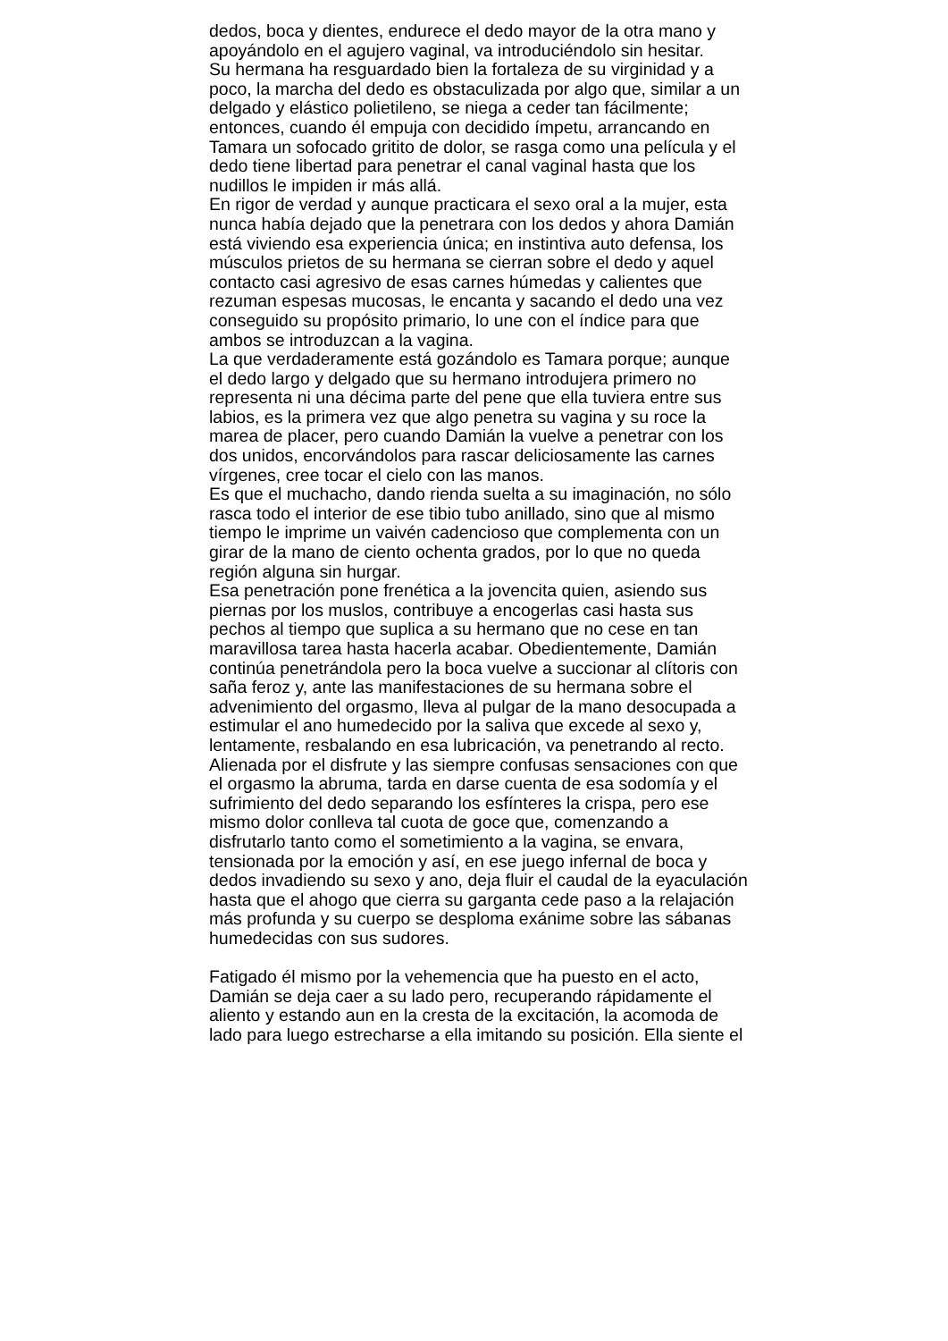dedos, boca y dientes, endurece el dedo mayor de la otra mano y
apoyándolo en el agujero vaginal, va introduciéndolo sin hesitar.
Su hermana ha resguardado bien la fortaleza de su virginidad y a
poco, la marcha del dedo es obstaculizada por algo que, similar a un
delgado y elástico polietileno, se niega a ceder tan fácilmente;
entonces, cuando él empuja con decidido ímpetu, arrancando en
Tamara un sofocado gritito de dolor, se rasga como una película y el
dedo tiene libertad para penetrar el canal vaginal hasta que los
nudillos le impiden ir más allá.
En rigor de verdad y aunque practicara el sexo oral a la mujer, esta
nunca había dejado que la penetrara con los dedos y ahora Damián
está viviendo esa experiencia única; en instintiva auto defensa, los
músculos prietos de su hermana se cierran sobre el dedo y aquel
contacto casi agresivo de esas carnes húmedas y calientes que
rezuman espesas mucosas, le encanta y sacando el dedo una vez
conseguido su propósito primario, lo une con el índice para que
ambos se introduzcan a la vagina.
La que verdaderamente está gozándolo es Tamara porque; aunque
el dedo largo y delgado que su hermano introdujera primero no
representa ni una décima parte del pene que ella tuviera entre sus
labios, es la primera vez que algo penetra su vagina y su roce la
marea de placer, pero cuando Damián la vuelve a penetrar con los
dos unidos, encorvándolos para rascar deliciosamente las carnes
vírgenes, cree tocar el cielo con las manos.
Es que el muchacho, dando rienda suelta a su imaginación, no sólo
rasca todo el interior de ese tibio tubo anillado, sino que al mismo
tiempo le imprime un vaivén cadencioso que complementa con un
girar de la mano de ciento ochenta grados, por lo que no queda
región alguna sin hurgar.
Esa penetración pone frenética a la jovencita quien, asiendo sus
piernas por los muslos, contribuye a encogerlas casi hasta sus
pechos al tiempo que suplica a su hermano que no cese en tan
maravillosa tarea hasta hacerla acabar. Obedientemente, Damián
continúa penetrándola pero la boca vuelve a succionar al clítoris con
saña feroz y, ante las manifestaciones de su hermana sobre el
advenimiento del orgasmo, lleva al pulgar de la mano desocupada a
estimular el ano humedecido por la saliva que excede al sexo y,
lentamente, resbalando en esa lubricación, va penetrando al recto.
Alienada por el disfrute y las siempre confusas sensaciones con que
el orgasmo la abruma, tarda en darse cuenta de esa sodomía y el
sufrimiento del dedo separando los esfínteres la crispa, pero ese
mismo dolor conlleva tal cuota de goce que, comenzando a
disfrutarlo tanto como el sometimiento a la vagina, se envara,
tensionada por la emoción y así, en ese juego infernal de boca y
dedos invadiendo su sexo y ano, deja fluir el caudal de la eyaculación
hasta que el ahogo que cierra su garganta cede paso a la relajación
más profunda y su cuerpo se desploma exánime sobre las sábanas
humedecidas con sus sudores.
Fatigado él mismo por la vehemencia que ha puesto en el acto,
Damián se deja caer a su lado pero, recuperando rápidamente el
aliento y estando aun en la cresta de la excitación, la acomoda de
lado para luego estrecharse a ella imitando su posición. Ella siente el